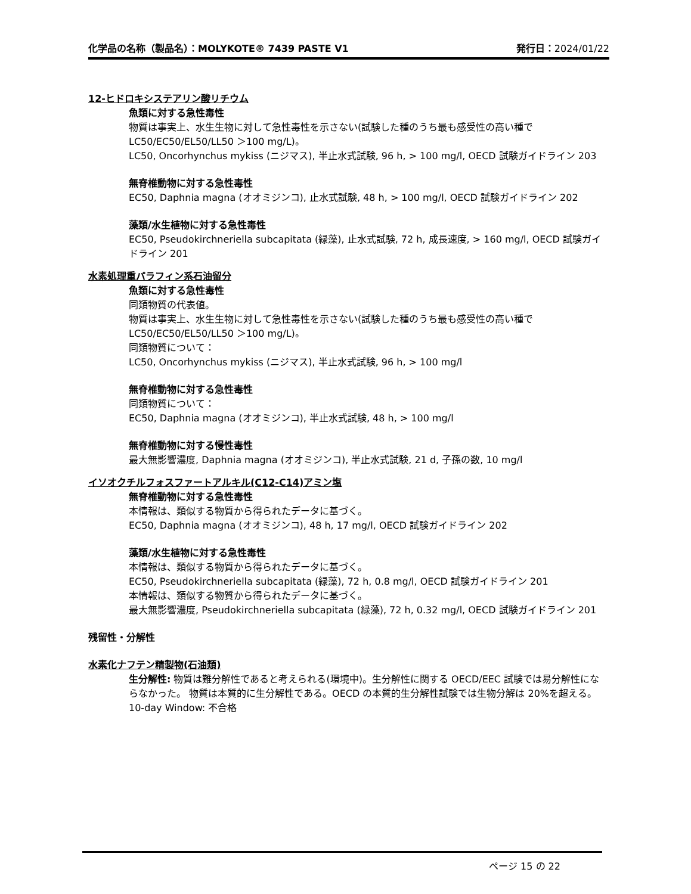化学品の名称（製品名）：MOLYKOTE® 7439 PASTE V1 発行日：2024/01/22
12-ヒドロキシステアリン酸リチウム
魚類に対する急性毒性
物質は事実上、水生生物に対して急性毒性を示さない(試験した種のうち最も感受性の高い種で LC50/EC50/EL50/LL50 ＞100 mg/L)。
LC50, Oncorhynchus mykiss (ニジマス), 半止水式試験, 96 h, > 100 mg/l, OECD 試験ガイドライン 203
無脊椎動物に対する急性毒性
EC50, Daphnia magna (オオミジンコ), 止水式試験, 48 h, > 100 mg/l, OECD 試験ガイドライン 202
藻類/水生植物に対する急性毒性
EC50, Pseudokirchneriella subcapitata (緑藻), 止水式試験, 72 h, 成長速度, > 160 mg/l, OECD 試験ガイドライン 201
水素処理重パラフィン系石油留分
魚類に対する急性毒性
同類物質の代表値。
物質は事実上、水生生物に対して急性毒性を示さない(試験した種のうち最も感受性の高い種で LC50/EC50/EL50/LL50 ＞100 mg/L)。
同類物質について：
LC50, Oncorhynchus mykiss (ニジマス), 半止水式試験, 96 h, > 100 mg/l
無脊椎動物に対する急性毒性
同類物質について：
EC50, Daphnia magna (オオミジンコ), 半止水式試験, 48 h, > 100 mg/l
無脊椎動物に対する慢性毒性
最大無影響濃度, Daphnia magna (オオミジンコ), 半止水式試験, 21 d, 子孫の数, 10 mg/l
イソオクチルフォスファートアルキル(C12-C14)アミン塩
無脊椎動物に対する急性毒性
本情報は、類似する物質から得られたデータに基づく。
EC50, Daphnia magna (オオミジンコ), 48 h, 17 mg/l, OECD 試験ガイドライン 202
藻類/水生植物に対する急性毒性
本情報は、類似する物質から得られたデータに基づく。
EC50, Pseudokirchneriella subcapitata (緑藻), 72 h, 0.8 mg/l, OECD 試験ガイドライン 201
本情報は、類似する物質から得られたデータに基づく。
最大無影響濃度, Pseudokirchneriella subcapitata (緑藻), 72 h, 0.32 mg/l, OECD 試験ガイドライン 201
残留性・分解性
水素化ナフテン精製物(石油類)
生分解性: 物質は難分解性であると考えられる(環境中)。生分解性に関する OECD/EEC 試験では易分解性にならなかった。 物質は本質的に生分解性である。OECD の本質的生分解性試験では生物分解は 20%を超える。
10-day Window: 不合格
ページ 15 の 22